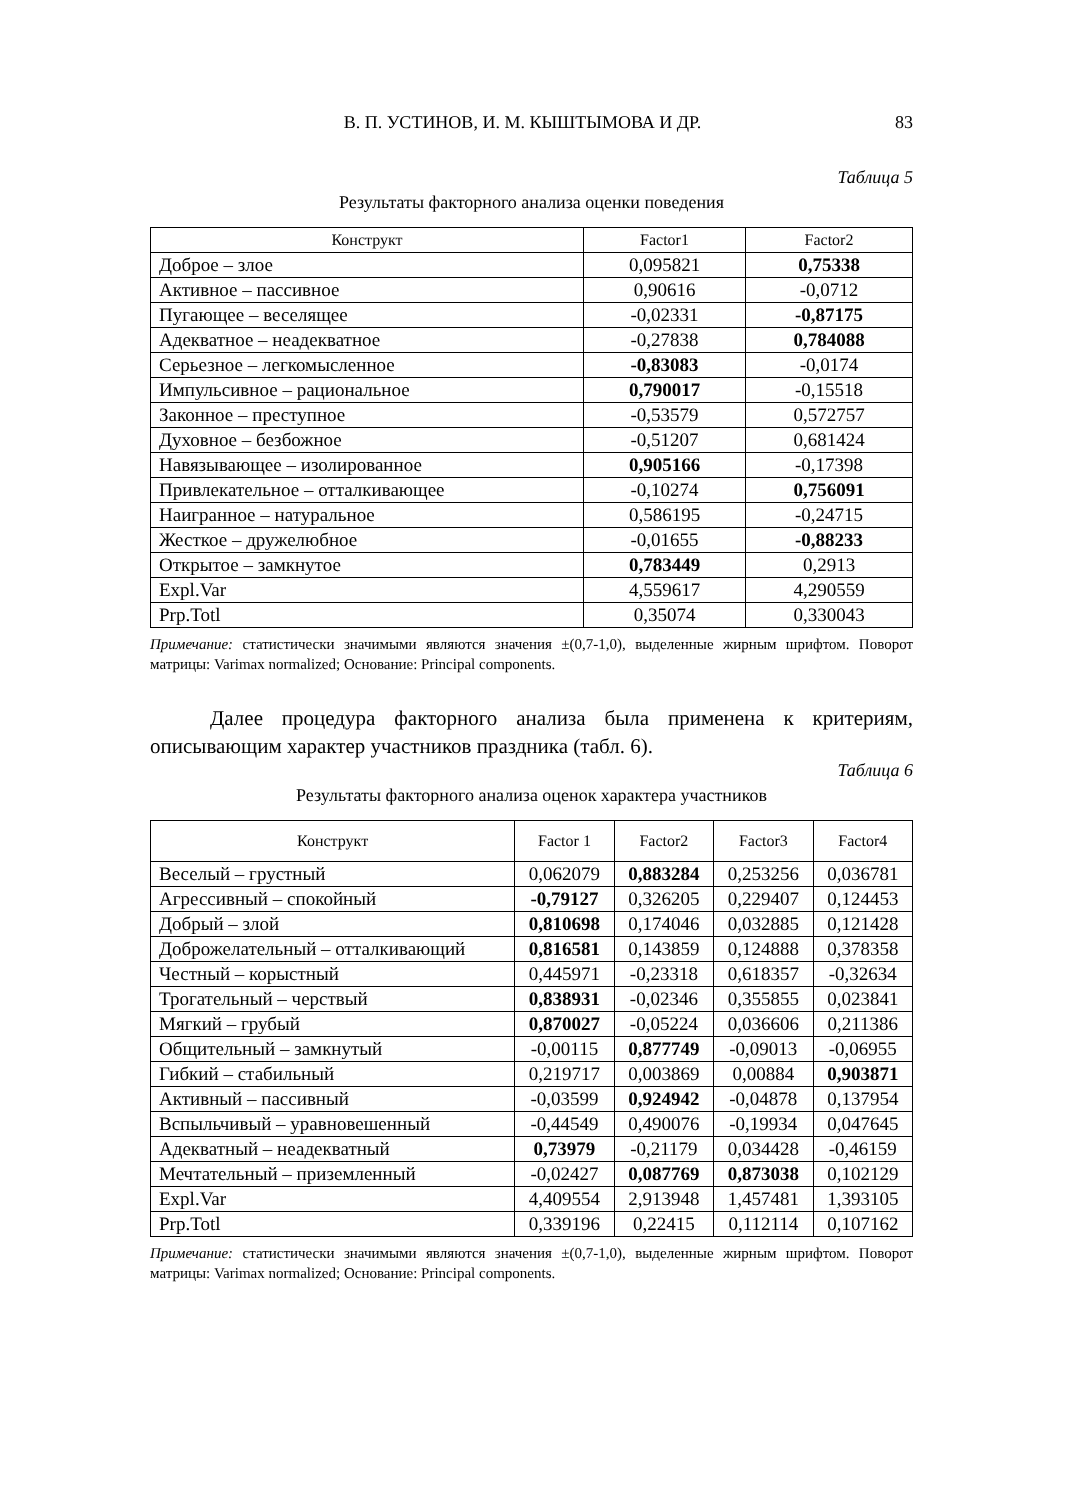В. П. УСТИНОВ, И. М. КЫШТЫМОВА И ДР. 83
Таблица 5
Результаты факторного анализа оценки поведения
| Конструкт | Factor1 | Factor2 |
| --- | --- | --- |
| Доброе – злое | 0,095821 | 0,75338 |
| Активное – пассивное | 0,90616 | -0,0712 |
| Пугающее – веселящее | -0,02331 | -0,87175 |
| Адекватное – неадекватное | -0,27838 | 0,784088 |
| Серьезное – легкомысленное | -0,83083 | -0,0174 |
| Импульсивное – рациональное | 0,790017 | -0,15518 |
| Законное – преступное | -0,53579 | 0,572757 |
| Духовное – безбожное | -0,51207 | 0,681424 |
| Навязывающее – изолированное | 0,905166 | -0,17398 |
| Привлекательное – отталкивающее | -0,10274 | 0,756091 |
| Наигранное – натуральное | 0,586195 | -0,24715 |
| Жесткое – дружелюбное | -0,01655 | -0,88233 |
| Открытое – замкнутое | 0,783449 | 0,2913 |
| Expl.Var | 4,559617 | 4,290559 |
| Prp.Totl | 0,35074 | 0,330043 |
Примечание: статистически значимыми являются значения ±(0,7-1,0), выделенные жирным шрифтом. Поворот матрицы: Varimax normalized; Основание: Principal components.
Далее процедура факторного анализа была применена к критериям, описывающим характер участников праздника (табл. 6).
Таблица 6
Результаты факторного анализа оценок характера участников
| Конструкт | Factor 1 | Factor2 | Factor3 | Factor4 |
| --- | --- | --- | --- | --- |
| Веселый – грустный | 0,062079 | 0,883284 | 0,253256 | 0,036781 |
| Агрессивный – спокойный | -0,79127 | 0,326205 | 0,229407 | 0,124453 |
| Добрый – злой | 0,810698 | 0,174046 | 0,032885 | 0,121428 |
| Доброжелательный – отталкивающий | 0,816581 | 0,143859 | 0,124888 | 0,378358 |
| Честный – корыстный | 0,445971 | -0,23318 | 0,618357 | -0,32634 |
| Трогательный – черствый | 0,838931 | -0,02346 | 0,355855 | 0,023841 |
| Мягкий – грубый | 0,870027 | -0,05224 | 0,036606 | 0,211386 |
| Общительный – замкнутый | -0,00115 | 0,877749 | -0,09013 | -0,06955 |
| Гибкий – стабильный | 0,219717 | 0,003869 | 0,00884 | 0,903871 |
| Активный – пассивный | -0,03599 | 0,924942 | -0,04878 | 0,137954 |
| Вспыльчивый – уравновешенный | -0,44549 | 0,490076 | -0,19934 | 0,047645 |
| Адекватный – неадекватный | 0,73979 | -0,21179 | 0,034428 | -0,46159 |
| Мечтательный – приземленный | -0,02427 | 0,087769 | 0,873038 | 0,102129 |
| Expl.Var | 4,409554 | 2,913948 | 1,457481 | 1,393105 |
| Prp.Totl | 0,339196 | 0,22415 | 0,112114 | 0,107162 |
Примечание: статистически значимыми являются значения ±(0,7-1,0), выделенные жирным шрифтом. Поворот матрицы: Varimax normalized; Основание: Principal components.